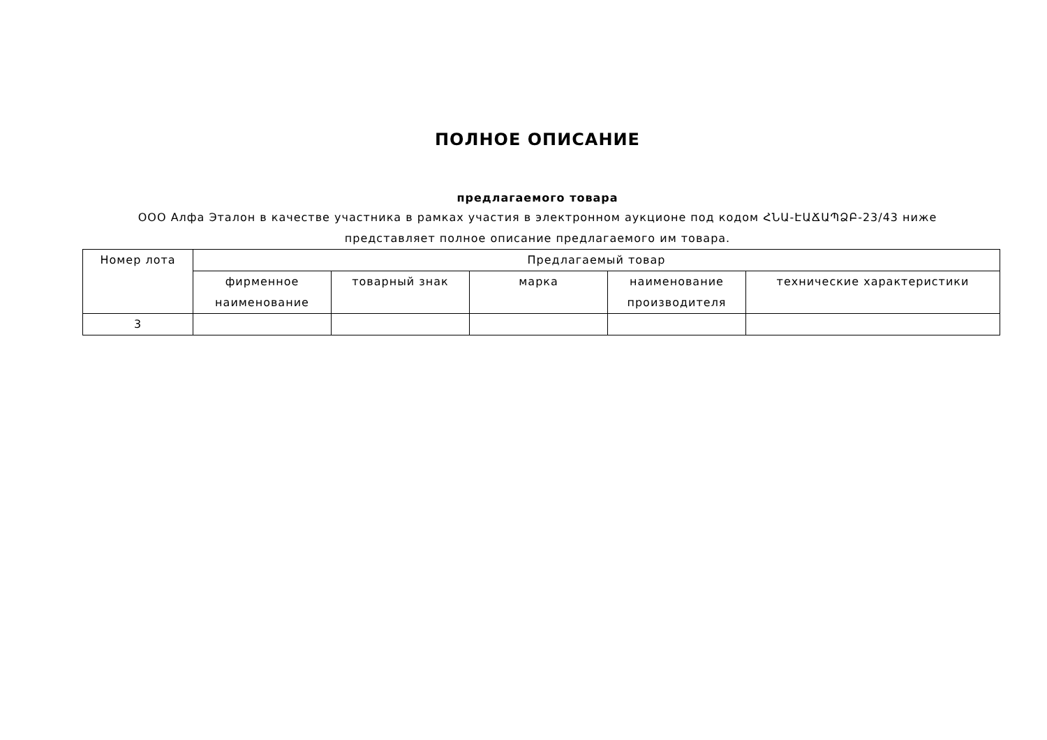ПОЛНОЕ ОПИСАНИЕ
предлагаемого товара
ООО Алфа Эталон в качестве участника в рамках участия в электронном аукционе под кодом ՀՆԱ-ԷԱՃԱՊՁԲ-23/43 ниже представляет полное описание предлагаемого им товара.
| Номер лота | Предлагаемый товар | | | | |
| --- | --- | --- | --- | --- | --- |
| | фирменное наименование | товарный знак | марка | наименование производителя | технические характеристики |
| 3 | | | | | |